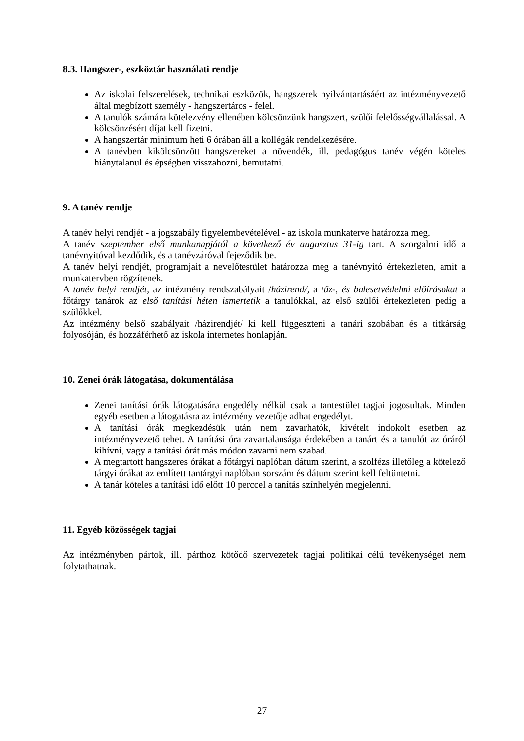8.3. Hangszer-, eszköztár használati rendje
Az iskolai felszerelések, technikai eszközök, hangszerek nyilvántartásáért az intézményvezető által megbízott személy - hangszertáros - felel.
A tanulók számára kötelezvény ellenében kölcsönzünk hangszert, szülői felelősségvállalással. A kölcsönzésért díjat kell fizetni.
A hangszertár minimum heti 6 órában áll a kollégák rendelkezésére.
A tanévben kikölcsönzött hangszereket a növendék, ill. pedagógus tanév végén köteles hiánytalanul és épségben visszahozni, bemutatni.
9. A tanév rendje
A tanév helyi rendjét - a jogszabály figyelembevételével - az iskola munkaterve határozza meg.
A tanév szeptember első munkanapjától a következő év augusztus 31-ig tart. A szorgalmi idő a tanévnyitóval kezdődik, és a tanévzáróval fejeződik be.
A tanév helyi rendjét, programjait a nevelőtestület határozza meg a tanévnyitó értekezleten, amit a munkatervben rögzítenek.
A tanév helyi rendjét, az intézmény rendszabályait /házirend/, a tűz-, és balesetvédelmi előírásokat a főtárgy tanárok az első tanítási héten ismertetik a tanulókkal, az első szülői értekezleten pedig a szülőkkel.
Az intézmény belső szabályait /házirendjét/ ki kell függeszteni a tanári szobában és a titkárság folyosóján, és hozzáférhető az iskola internetes honlapján.
10. Zenei órák látogatása, dokumentálása
Zenei tanítási órák látogatására engedély nélkül csak a tantestület tagjai jogosultak. Minden egyéb esetben a látogatásra az intézmény vezetője adhat engedélyt.
A tanítási órák megkezdésük után nem zavarhatók, kivételt indokolt esetben az intézményvezető tehet. A tanítási óra zavartalansága érdekében a tanárt és a tanulót az óráról kihívni, vagy a tanítási órát más módon zavarni nem szabad.
A megtartott hangszeres órákat a főtárgyi naplóban dátum szerint, a szolfézs illetőleg a kötelező tárgyi órákat az említett tantárgyi naplóban sorszám és dátum szerint kell feltüntetni.
A tanár köteles a tanítási idő előtt 10 perccel a tanítás színhelyén megjelenni.
11. Egyéb közösségek tagjai
Az intézményben pártok, ill. párthoz kötődő szervezetek tagjai politikai célú tevékenységet nem folytathatnak.
27